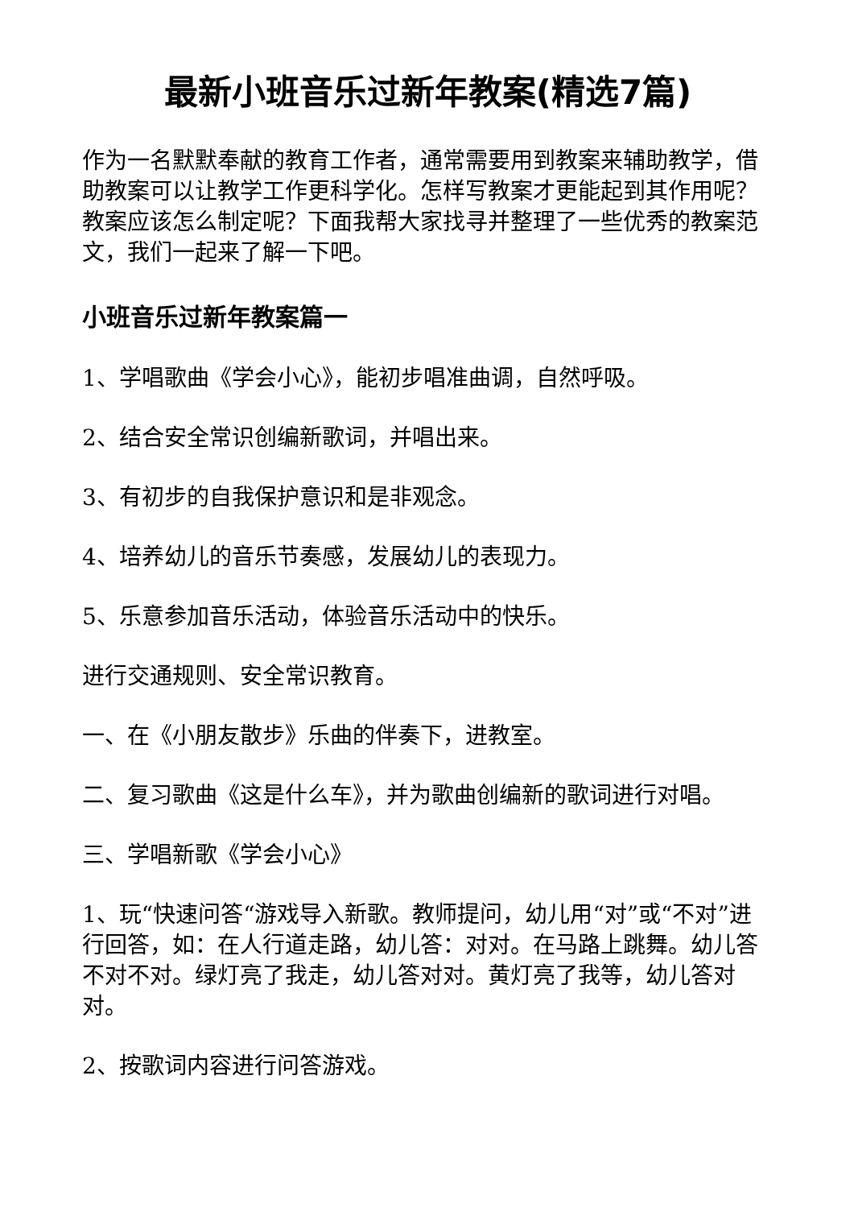最新小班音乐过新年教案(精选7篇)
作为一名默默奉献的教育工作者，通常需要用到教案来辅助教学，借助教案可以让教学工作更科学化。怎样写教案才更能起到其作用呢？教案应该怎么制定呢？下面我帮大家找寻并整理了一些优秀的教案范文，我们一起来了解一下吧。
小班音乐过新年教案篇一
1、学唱歌曲《学会小心》，能初步唱准曲调，自然呼吸。
2、结合安全常识创编新歌词，并唱出来。
3、有初步的自我保护意识和是非观念。
4、培养幼儿的音乐节奏感，发展幼儿的表现力。
5、乐意参加音乐活动，体验音乐活动中的快乐。
进行交通规则、安全常识教育。
一、在《小朋友散步》乐曲的伴奏下，进教室。
二、复习歌曲《这是什么车》，并为歌曲创编新的歌词进行对唱。
三、学唱新歌《学会小心》
1、玩“快速问答“游戏导入新歌。教师提问，幼儿用“对”或“不对”进行回答，如：在人行道走路，幼儿答：对对。在马路上跳舞。幼儿答不对不对。绿灯亮了我走，幼儿答对对。黄灯亮了我等，幼儿答对对。
2、按歌词内容进行问答游戏。